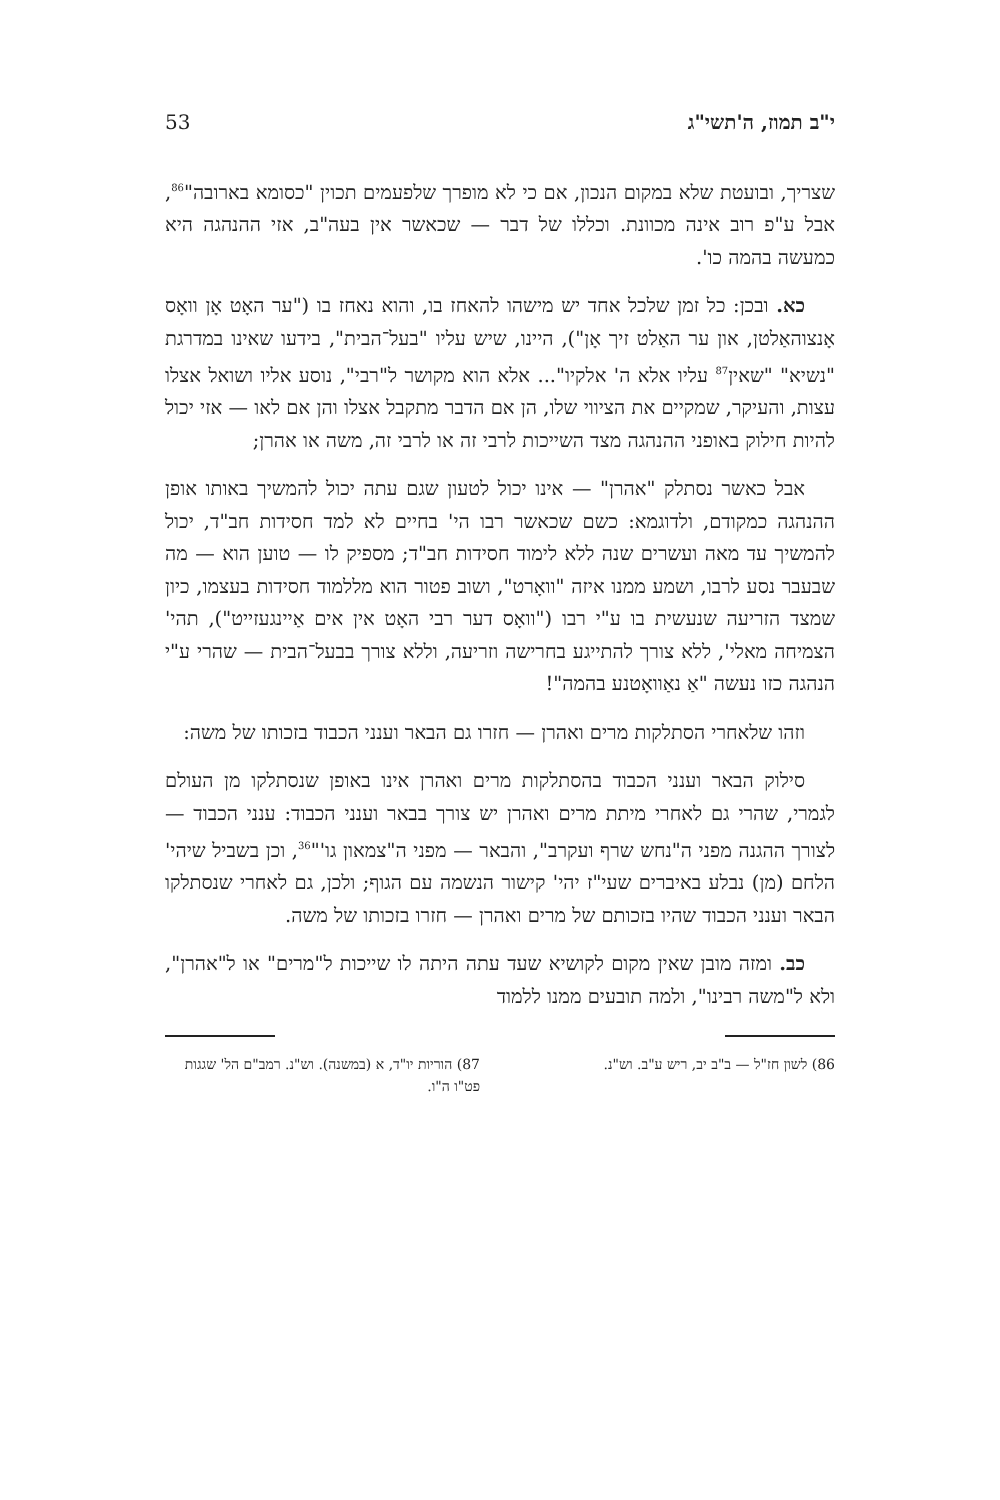י"ב תמוז, ה'תשי"ג 53
שצריך, ובועטת שלא במקום הנכון, אם כי לא מופרך שלפעמים תכוין "כסומא בארובה"<sup>86</sup>, אבל ע"פ רוב אינה מכוונת. וכללו של דבר — שכאשר אין בעה"ב, אזי ההנהגה היא כמעשה בהמה כו'.
כא. ובכן: כל זמן שלכל אחד יש מישהו להאחז בו, והוא נאחז בו ("ער האָט אָן וואָס אָנצוהאַלטן, און ער האַלט זיך אָן"), היינו, שיש עליו "בעל־הבית", בידעו שאינו במדרגת "נשיא" "שאין<sup>87</sup> עליו אלא ה' אלקיו"... אלא הוא מקושר ל"רבי", נוסע אליו ושואל אצלו עצות, והעיקר, שמקיים את הציווי שלו, הן אם הדבר מתקבל אצלו והן אם לאו — אזי יכול להיות חילוק באופני ההנהגה מצד השייכות לרבי זה או לרבי זה, משה או אהרן;
אבל כאשר נסתלק "אהרן" — אינו יכול לטעון שגם עתה יכול להמשיך באותו אופן ההנהגה כמקודם, ולדוגמא: כשם שכאשר רבו הי' בחיים לא למד חסידות חב"ד, יכול להמשיך עד מאה ועשרים שנה ללא לימוד חסידות חב"ד; מספיק לו — טוען הוא — מה שבעבר נסע לרבו, ושמע ממנו איזה "וואָרט", ושוב פטור הוא מללמוד חסידות בעצמו, כיון שמצד הזריעה שנעשית בו ע"י רבו ("וואָס דער רבי האָט אין אים אַיינגעזייט"), תהי' הצמיחה מאלי', ללא צורך להתייגע בחרישה וזריעה, וללא צורך בבעל־הבית — שהרי ע"י הנהגה כזו נעשה "אַ נאַוואָטנע בהמה"!
וזהו שלאחרי הסתלקות מרים ואהרן — חזרו גם הבאר וענני הכבוד בזכותו של משה:
סילוק הבאר וענני הכבוד בהסתלקות מרים ואהרן אינו באופן שנסתלקו מן העולם לגמרי, שהרי גם לאחרי מיתת מרים ואהרן יש צורך בבאר וענני הכבוד: ענני הכבוד — לצורך ההגנה מפני ה"נחש שרף ועקרב", והבאר — מפני ה"צמאון גו'"<sup>36</sup>, וכן בשביל שיהי' הלחם (מן) נבלע באיברים שעי"ז יהי' קישור הנשמה עם הגוף; ולכן, גם לאחרי שנסתלקו הבאר וענני הכבוד שהיו בזכותם של מרים ואהרן — חזרו בזכותו של משה.
כב. ומזה מובן שאין מקום לקושיא שעד עתה היתה לו שייכות ל"מרים" או ל"אהרן", ולא ל"משה רבינו", ולמה תובעים ממנו ללמוד
86) לשון חז"ל — ב"ב יב, ריש ע"ב. וש"נ.
87) הוריות יו"ד, א (במשנה). וש"נ. רמב"ם הל' שגגות פט"ו ה"ו.